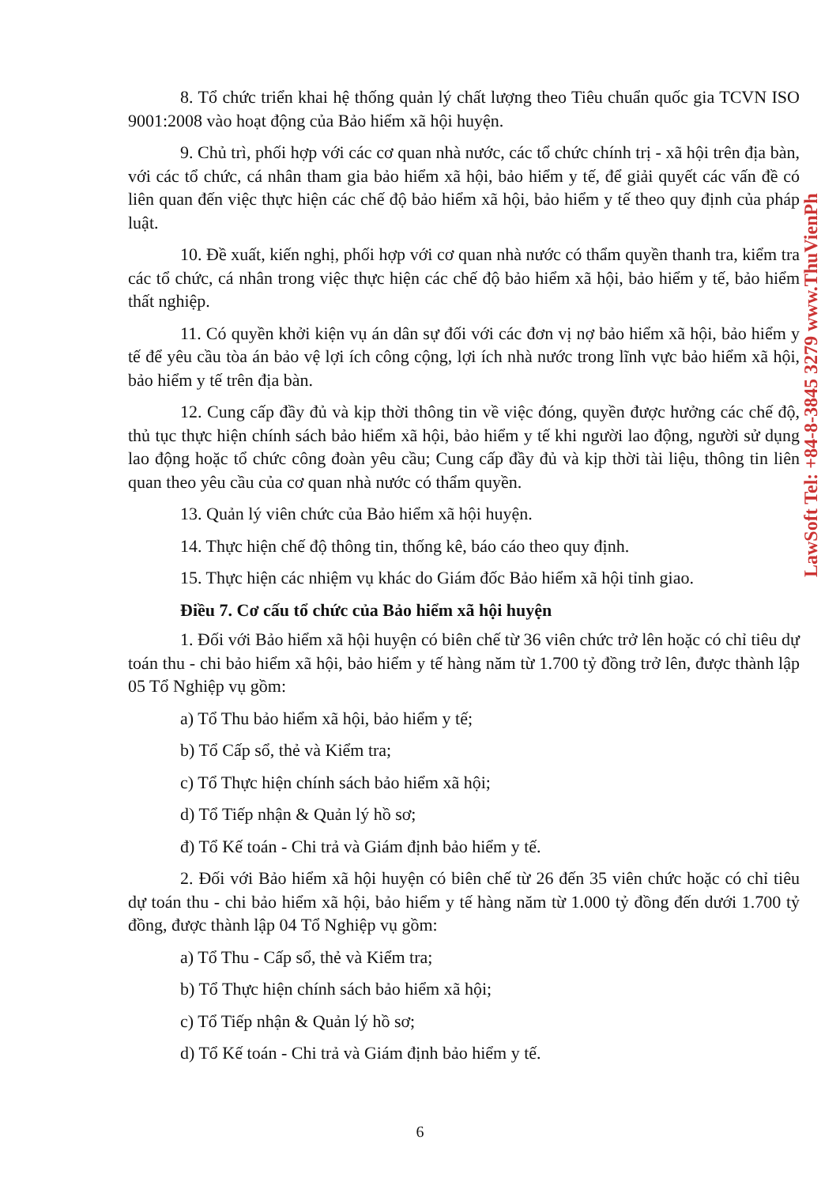8. Tổ chức triển khai hệ thống quản lý chất lượng theo Tiêu chuẩn quốc gia TCVN ISO 9001:2008 vào hoạt động của Bảo hiểm xã hội huyện.
9. Chủ trì, phối hợp với các cơ quan nhà nước, các tổ chức chính trị - xã hội trên địa bàn, với các tổ chức, cá nhân tham gia bảo hiểm xã hội, bảo hiểm y tế, để giải quyết các vấn đề có liên quan đến việc thực hiện các chế độ bảo hiểm xã hội, bảo hiểm y tế theo quy định của pháp luật.
10. Đề xuất, kiến nghị, phối hợp với cơ quan nhà nước có thẩm quyền thanh tra, kiểm tra các tổ chức, cá nhân trong việc thực hiện các chế độ bảo hiểm xã hội, bảo hiểm y tế, bảo hiểm thất nghiệp.
11. Có quyền khởi kiện vụ án dân sự đối với các đơn vị nợ bảo hiểm xã hội, bảo hiểm y tế để yêu cầu tòa án bảo vệ lợi ích công cộng, lợi ích nhà nước trong lĩnh vực bảo hiểm xã hội, bảo hiểm y tế trên địa bàn.
12. Cung cấp đầy đủ và kịp thời thông tin về việc đóng, quyền được hưởng các chế độ, thủ tục thực hiện chính sách bảo hiểm xã hội, bảo hiểm y tế khi người lao động, người sử dụng lao động hoặc tổ chức công đoàn yêu cầu; Cung cấp đầy đủ và kịp thời tài liệu, thông tin liên quan theo yêu cầu của cơ quan nhà nước có thẩm quyền.
13. Quản lý viên chức của Bảo hiểm xã hội huyện.
14. Thực hiện chế độ thông tin, thống kê, báo cáo theo quy định.
15. Thực hiện các nhiệm vụ khác do Giám đốc Bảo hiểm xã hội tỉnh giao.
Điều 7. Cơ cấu tổ chức của Bảo hiểm xã hội huyện
1. Đối với Bảo hiểm xã hội huyện có biên chế từ 36 viên chức trở lên hoặc có chỉ tiêu dự toán thu - chi bảo hiểm xã hội, bảo hiểm y tế hàng năm từ 1.700 tỷ đồng trở lên, được thành lập 05 Tổ Nghiệp vụ gồm:
a) Tổ Thu bảo hiểm xã hội, bảo hiểm y tế;
b) Tổ Cấp sổ, thẻ và Kiểm tra;
c) Tổ Thực hiện chính sách bảo hiểm xã hội;
d) Tổ Tiếp nhận & Quản lý hồ sơ;
đ) Tổ Kế toán - Chi trả và Giám định bảo hiểm y tế.
2. Đối với Bảo hiểm xã hội huyện có biên chế từ 26 đến 35 viên chức hoặc có chỉ tiêu dự toán thu - chi bảo hiểm xã hội, bảo hiểm y tế hàng năm từ 1.000 tỷ đồng đến dưới 1.700 tỷ đồng, được thành lập 04 Tổ Nghiệp vụ gồm:
a) Tổ Thu - Cấp sổ, thẻ và Kiểm tra;
b) Tổ Thực hiện chính sách bảo hiểm xã hội;
c) Tổ Tiếp nhận & Quản lý hồ sơ;
d) Tổ Kế toán - Chi trả và Giám định bảo hiểm y tế.
6
LawSoft Tel: +84-8-3845 3279 www.ThuVienPh